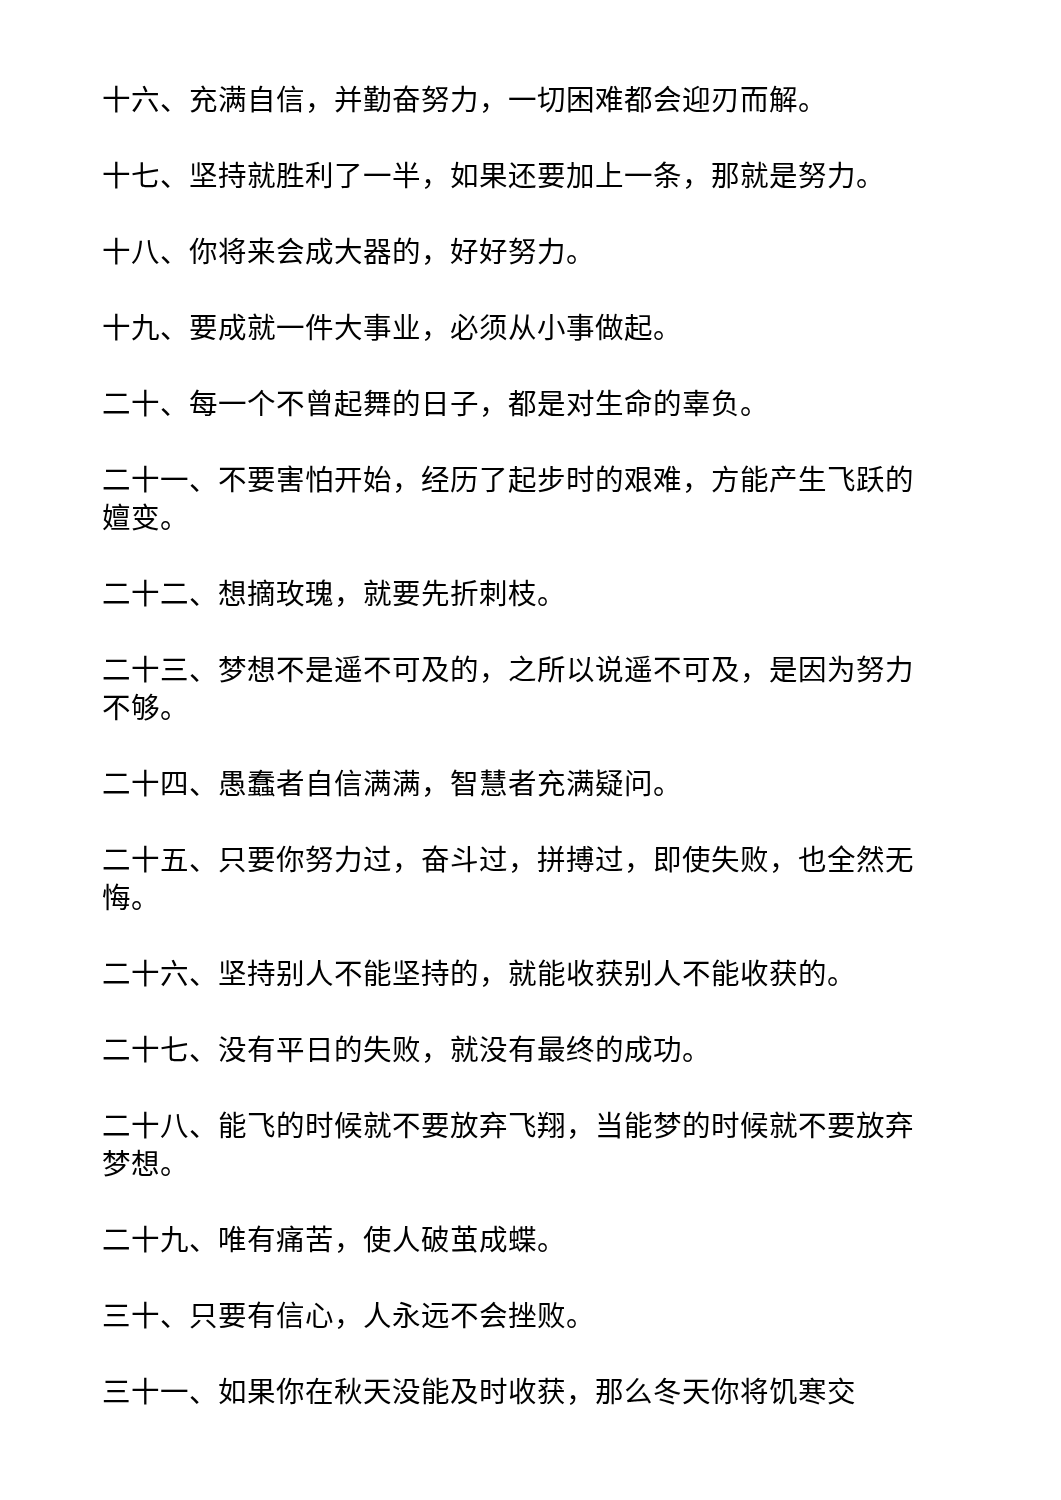十六、充满自信，并勤奋努力，一切困难都会迎刃而解。
十七、坚持就胜利了一半，如果还要加上一条，那就是努力。
十八、你将来会成大器的，好好努力。
十九、要成就一件大事业，必须从小事做起。
二十、每一个不曾起舞的日子，都是对生命的辜负。
二十一、不要害怕开始，经历了起步时的艰难，方能产生飞跃的嬗变。
二十二、想摘玫瑰，就要先折刺枝。
二十三、梦想不是遥不可及的，之所以说遥不可及，是因为努力不够。
二十四、愚蠢者自信满满，智慧者充满疑问。
二十五、只要你努力过，奋斗过，拼搏过，即使失败，也全然无悔。
二十六、坚持别人不能坚持的，就能收获别人不能收获的。
二十七、没有平日的失败，就没有最终的成功。
二十八、能飞的时候就不要放弃飞翔，当能梦的时候就不要放弃梦想。
二十九、唯有痛苦，使人破茧成蝶。
三十、只要有信心，人永远不会挫败。
三十一、如果你在秋天没能及时收获，那么冬天你将饥寒交